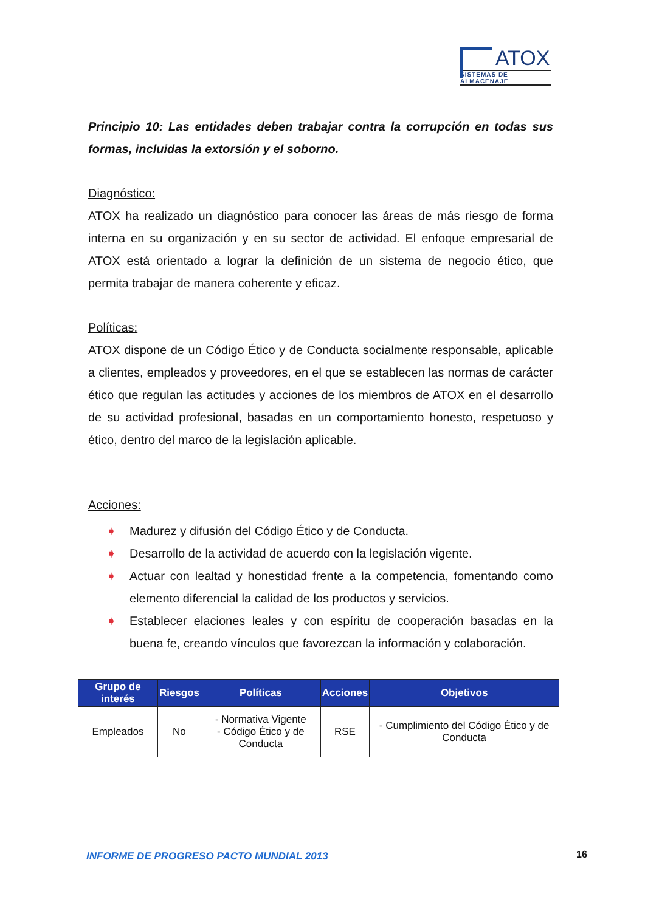ATOX
SISTEMAS DE ALMACENAJE
Principio 10: Las entidades deben trabajar contra la corrupción en todas sus formas, incluidas la extorsión y el soborno.
Diagnóstico:
ATOX ha realizado un diagnóstico para conocer las áreas de más riesgo de forma interna en su organización y en su sector de actividad. El enfoque empresarial de ATOX está orientado a lograr la definición de un sistema de negocio ético, que permita trabajar de manera coherente y eficaz.
Políticas:
ATOX dispone de un Código Ético y de Conducta socialmente responsable, aplicable a clientes, empleados y proveedores, en el que se establecen las normas de carácter ético que regulan las actitudes y acciones de los miembros de ATOX en el desarrollo de su actividad profesional, basadas en un comportamiento honesto, respetuoso y ético, dentro del marco de la legislación aplicable.
Acciones:
➧ Madurez y difusión del Código Ético y de Conducta.
➧ Desarrollo de la actividad de acuerdo con la legislación vigente.
➧ Actuar con lealtad y honestidad frente a la competencia, fomentando como elemento diferencial la calidad de los productos y servicios.
➧ Establecer elaciones leales y con espíritu de cooperación basadas en la buena fe, creando vínculos que favorezcan la información y colaboración.
| Grupo de interés | Riesgos | Políticas | Acciones | Objetivos |
| --- | --- | --- | --- | --- |
| Empleados | No | - Normativa Vigente - Código Ético y de Conducta | RSE | - Cumplimiento del Código Ético y de Conducta |
INFORME DE PROGRESO PACTO MUNDIAL 2013
16